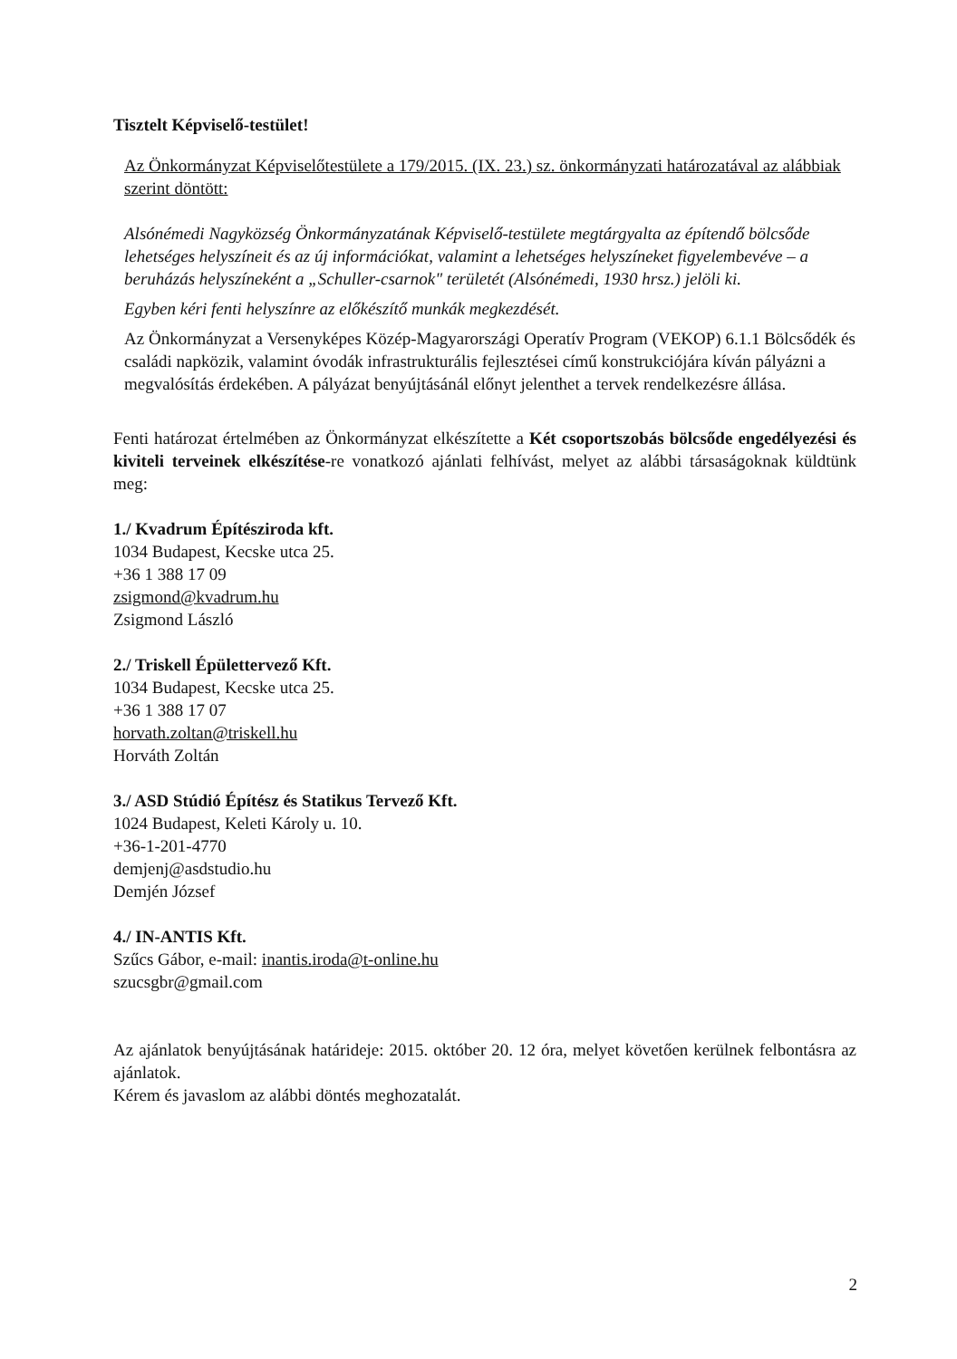Tisztelt Képviselő-testület!
Az Önkormányzat Képviselőtestülete a 179/2015. (IX. 23.) sz. önkormányzati határozatával az alábbiak szerint döntött:
Alsónémedi Nagyközség Önkormányzatának Képviselő-testülete megtárgyalta az építendő bölcsőde lehetséges helyszíneit és az új információkat, valamint a lehetséges helyszíneket figyelembevéve – a beruházás helyszíneként a „Schuller-csarnok" területét (Alsónémedi, 1930 hrsz.) jelöli ki.
Egyben kéri fenti helyszínre az előkészítő munkák megkezdését.
Az Önkormányzat a Versenyképes Közép-Magyarországi Operatív Program (VEKOP) 6.1.1 Bölcsődék és családi napközik, valamint óvodák infrastrukturális fejlesztései című konstrukciójára kíván pályázni a megvalósítás érdekében. A pályázat benyújtásánál előnyt jelenthet a tervek rendelkezésre állása.
Fenti határozat értelmében az Önkormányzat elkészítette a Két csoportszobás bölcsőde engedélyezési és kiviteli terveinek elkészítése-re vonatkozó ajánlati felhívást, melyet az alábbi társaságoknak küldtünk meg:
1./ Kvadrum Építésziroda kft.
1034 Budapest, Kecske utca 25.
+36 1 388 17 09
zsigmond@kvadrum.hu
Zsigmond László
2./ Triskell Épülettervező Kft.
1034 Budapest, Kecske utca 25.
+36 1 388 17 07
horvath.zoltan@triskell.hu
Horváth Zoltán
3./ ASD Stúdió Építész és Statikus Tervező Kft.
1024 Budapest, Keleti Károly u. 10.
+36-1-201-4770
demjenj@asdstudio.hu
Demjén József
4./ IN-ANTIS Kft.
Szűcs Gábor, e-mail: inantis.iroda@t-online.hu
szucsgbr@gmail.com
Az ajánlatok benyújtásának határideje: 2015. október 20. 12 óra, melyet követően kerülnek felbontásra az ajánlatok.
Kérem és javaslom az alábbi döntés meghozatalát.
2